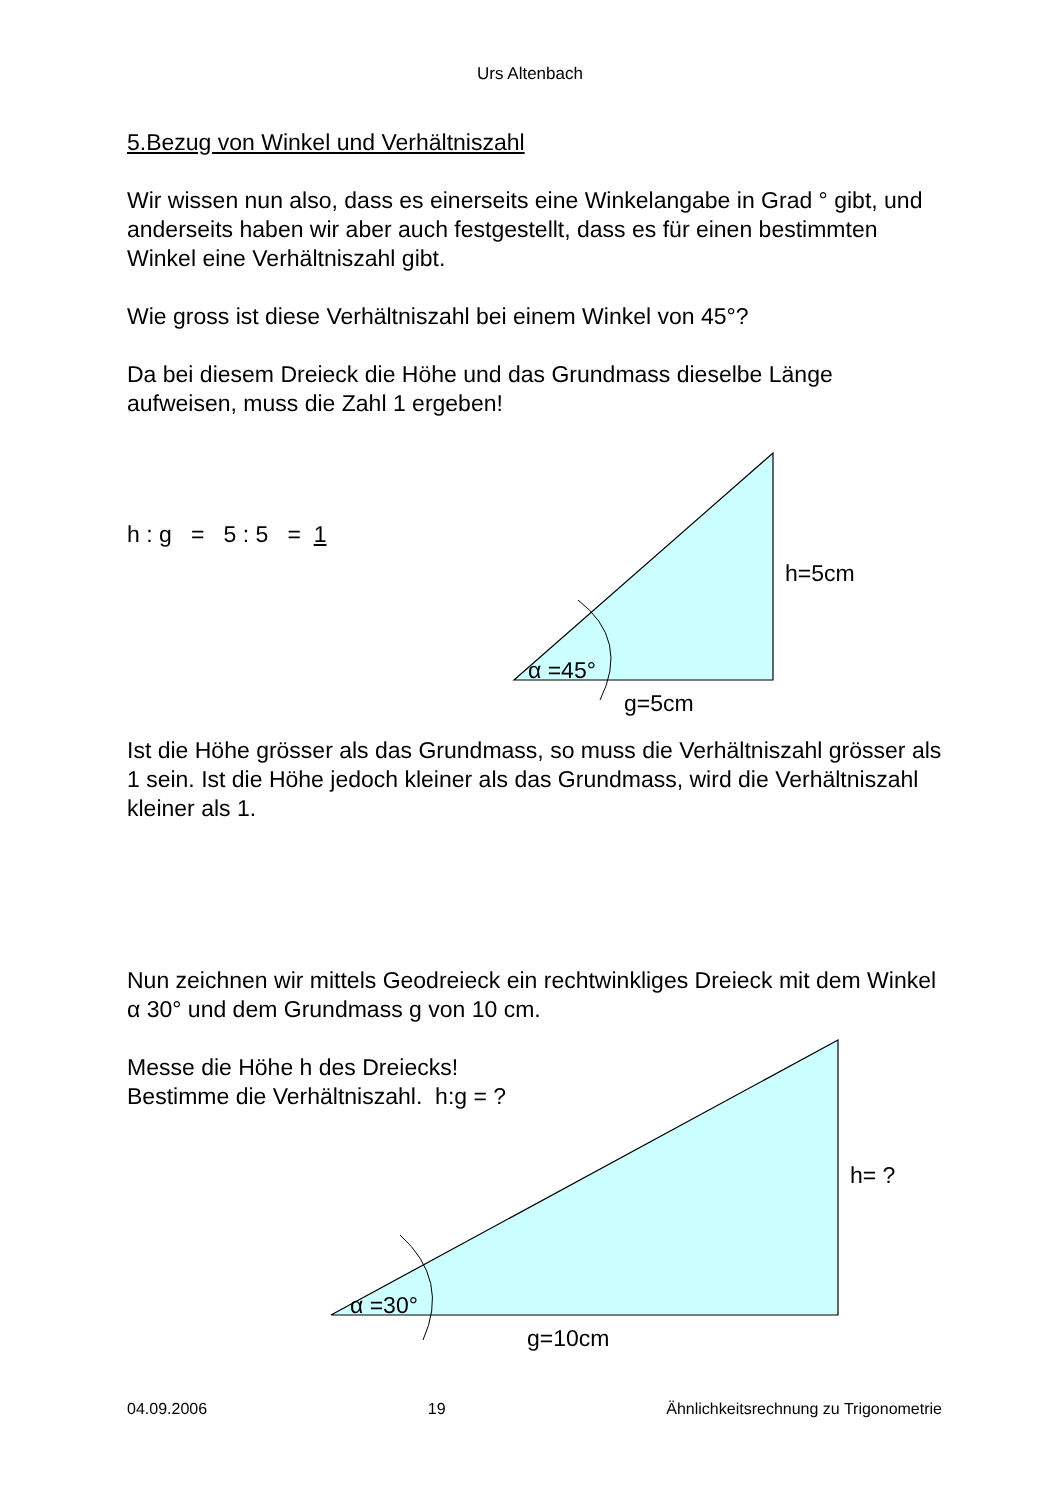Urs Altenbach
5.Bezug von Winkel und Verhältniszahl
Wir wissen nun also, dass es einerseits eine Winkelangabe in Grad ° gibt, und anderseits haben wir aber auch festgestellt, dass es für einen bestimmten Winkel eine Verhältniszahl gibt.
Wie gross ist diese Verhältniszahl bei einem Winkel von 45°?
Da bei diesem Dreieck die Höhe und das Grundmass dieselbe Länge aufweisen, muss die Zahl 1 ergeben!
h : g = 5 : 5 = 1
h=5cm
α =45°
g=5cm
Ist die Höhe grösser als das Grundmass, so muss die Verhältniszahl grösser als 1 sein. Ist die Höhe jedoch kleiner als das Grundmass, wird die Verhältniszahl kleiner als 1.
Nun zeichnen wir mittels Geodreieck ein rechtwinkliges Dreieck mit dem Winkel α 30° und dem Grundmass g von 10 cm.
Messe die Höhe h des Dreiecks!
Bestimme die Verhältniszahl. h:g = ?
h= ?
α =30°
g=10cm
04.09.2006 19 Ähnlichkeitsrechnung zu Trigonometrie